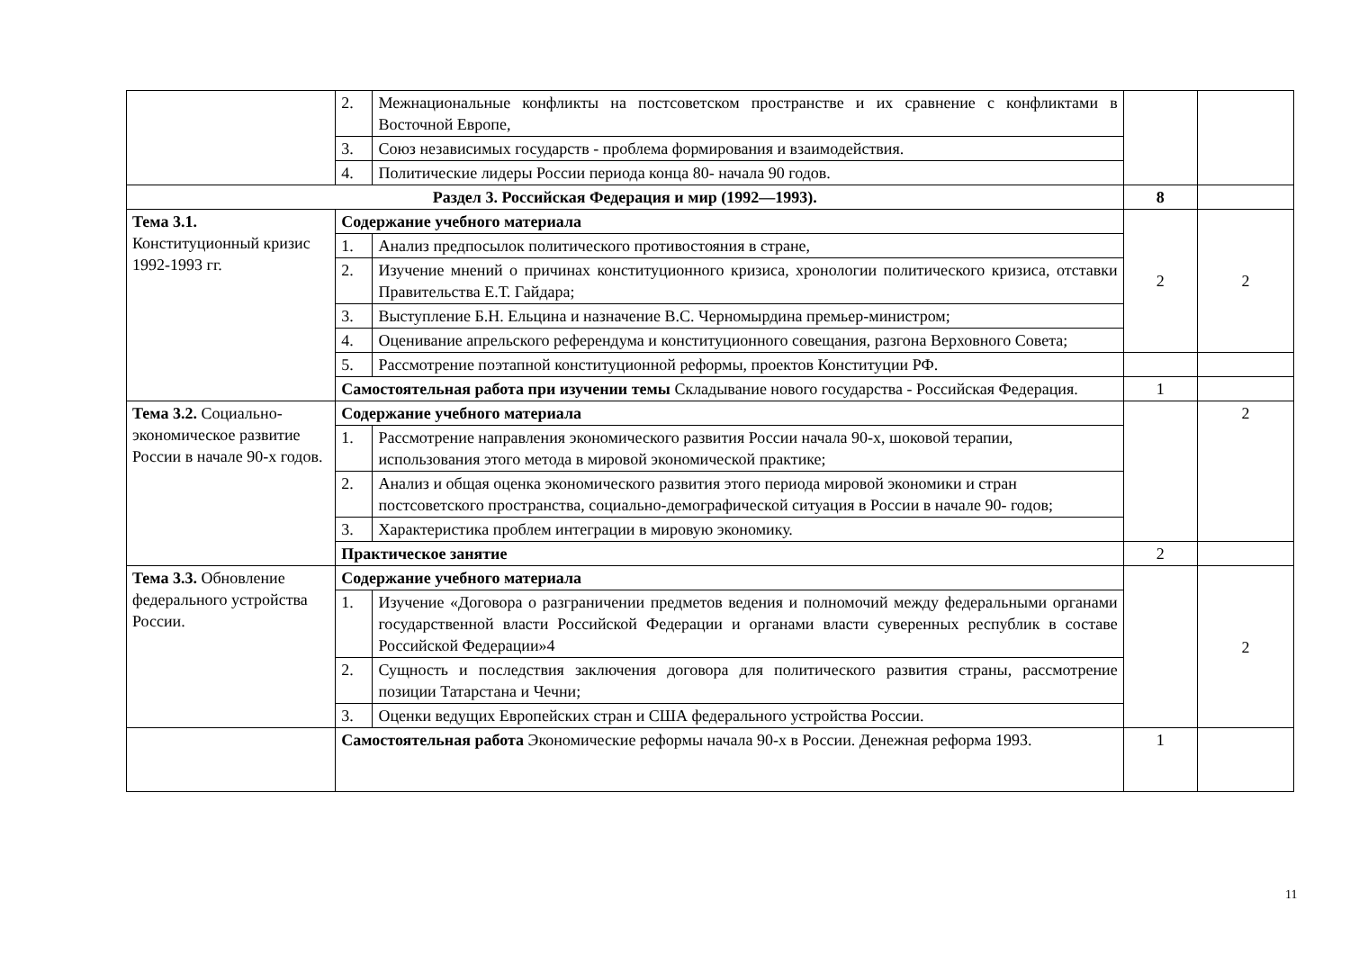| | 2. | Межнациональные конфликты на постсоветском пространстве и их сравнение с конфликтами в Восточной Европе, | | |
| | 3. | Союз независимых государств - проблема формирования и взаимодействия. | | |
| | 4. | Политические лидеры России периода конца 80- начала 90 годов. | | |
| Раздел 3. Российская Федерация и мир (1992—1993). | | | 8 | |
| Тема 3.1. Конституционный кризис 1992-1993 гг. | Содержание учебного материала | | 2 | 2 |
| | 1. | Анализ предпосылок политического противостояния в стране, | | |
| | 2. | Изучение мнений о причинах конституционного кризиса, хронологии политического кризиса, отставки Правительства Е.Т. Гайдара; | | |
| | 3. | Выступление Б.Н. Ельцина и назначение В.С. Черномырдина премьер-министром; | | |
| | 4. | Оценивание апрельского референдума и конституционного совещания, разгона Верховного Совета; | | |
| | 5. | Рассмотрение поэтапной конституционной реформы, проектов Конституции РФ. | | |
| | Самостоятельная работа при изучении темы Складывание нового государства - Российская Федерация. | | 1 | |
| Тема 3.2. Социально-экономическое развитие России в начале 90-х годов. | Содержание учебного материала | | | 2 |
| | 1. | Рассмотрение направления экономического развития России начала 90-х, шоковой терапии, использования этого метода в мировой экономической практике; | | |
| | 2. | Анализ и общая оценка экономического развития этого периода мировой экономики и стран постсоветского пространства, социально-демографической ситуация в России в начале 90- годов; | | |
| | 3. | Характеристика проблем интеграции в мировую экономику. | | |
| | Практическое занятие | | 2 | |
| Тема 3.3. Обновление федерального устройства России. | Содержание учебного материала | | | 2 |
| | 1. | Изучение «Договора о разграничении предметов ведения и полномочий между федеральными органами государственной власти Российской Федерации и органами власти суверенных республик в составе Российской Федерации»4 | | |
| | 2. | Сущность и последствия заключения договора для политического развития страны, рассмотрение позиции Татарстана и Чечни; | | |
| | 3. | Оценки ведущих Европейских стран и США федерального устройства России. | | |
| | Самостоятельная работа Экономические реформы начала 90-х в России. Денежная реформа 1993. | | 1 | |
11